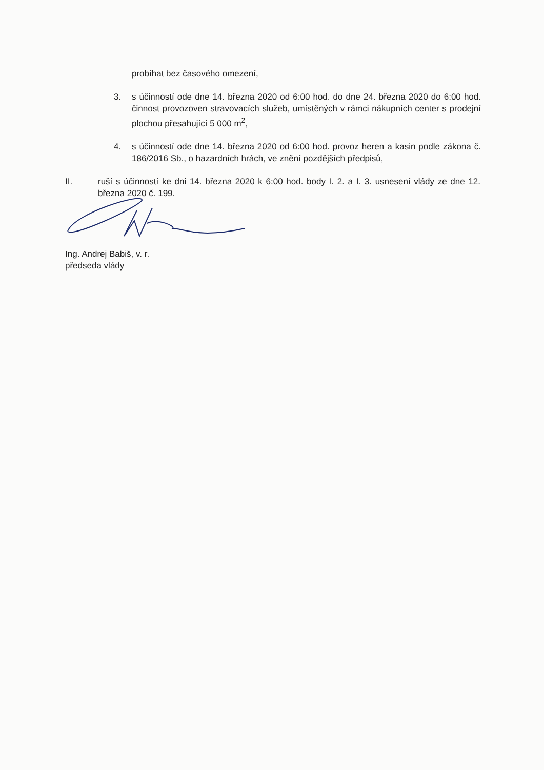probíhat bez časového omezení,
3. s účinností ode dne 14. března 2020 od 6:00 hod. do dne 24. března 2020 do 6:00 hod. činnost provozoven stravovacích služeb, umístěných v rámci nákupních center s prodejní plochou přesahující 5 000 m<sup>2</sup>,
4. s účinností ode dne 14. března 2020 od 6:00 hod. provoz heren a kasin podle zákona č. 186/2016 Sb., o hazardních hrách, ve znění pozdějších předpisů,
II. ruší s účinností ke dni 14. března 2020 k 6:00 hod. body I. 2. a I. 3. usnesení vlády ze dne 12. března 2020 č. 199.
Ing. Andrej Babiš, v. r.
předseda vlády